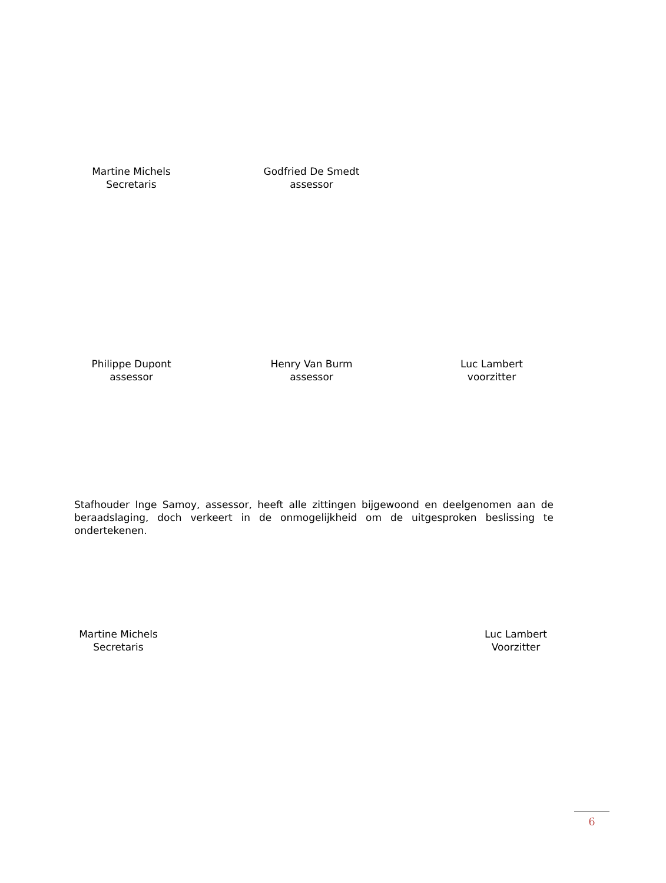Martine Michels
Secretaris
Godfried De Smedt
assessor
Philippe Dupont
assessor
Henry Van Burm
assessor
Luc Lambert
voorzitter
Stafhouder Inge Samoy, assessor, heeft alle zittingen bijgewoond en deelgenomen aan de beraadslaging, doch verkeert in de onmogelijkheid om de uitgesproken beslissing te ondertekenen.
Martine Michels
Secretaris
Luc Lambert
Voorzitter
6